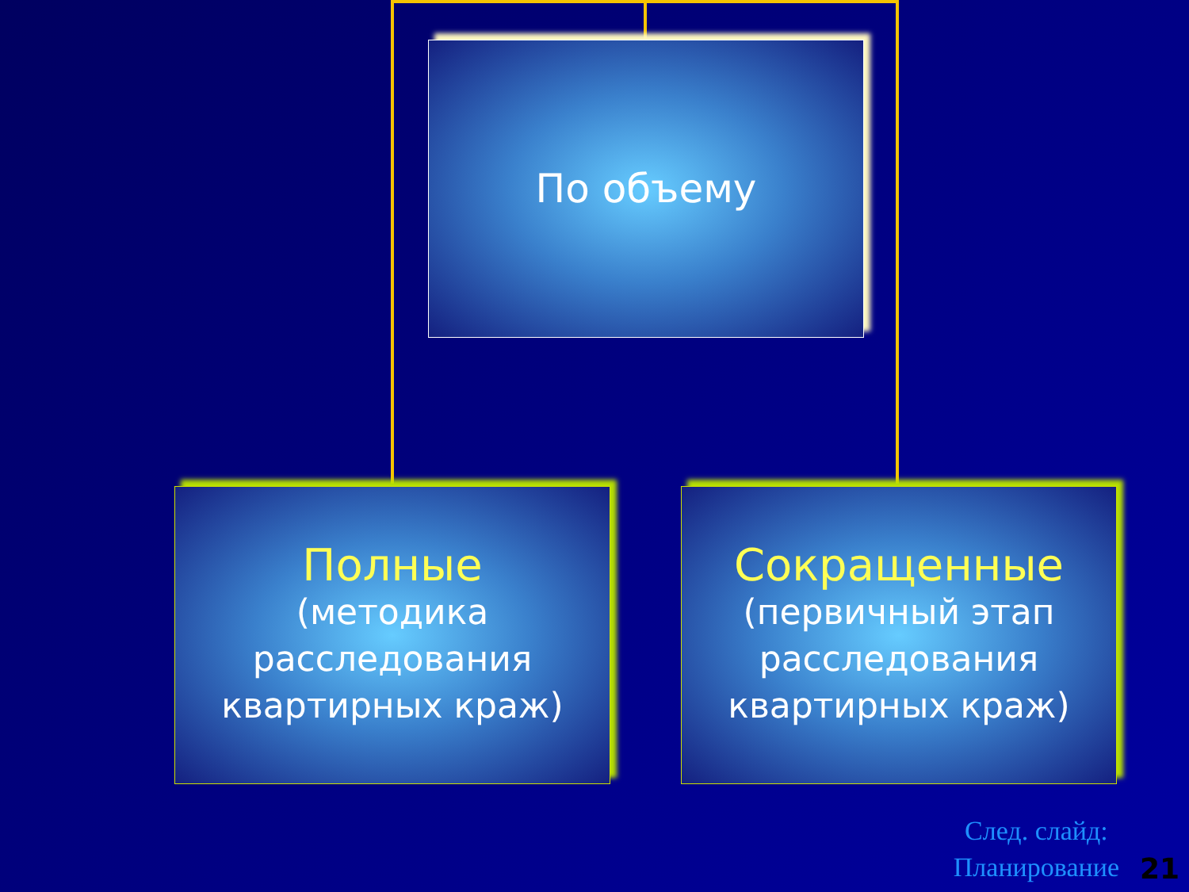По объему
Полные
(методика
расследования
квартирных краж)
Сокращенные
(первичный этап
расследования
квартирных краж)
След. слайд:
Планирование
21